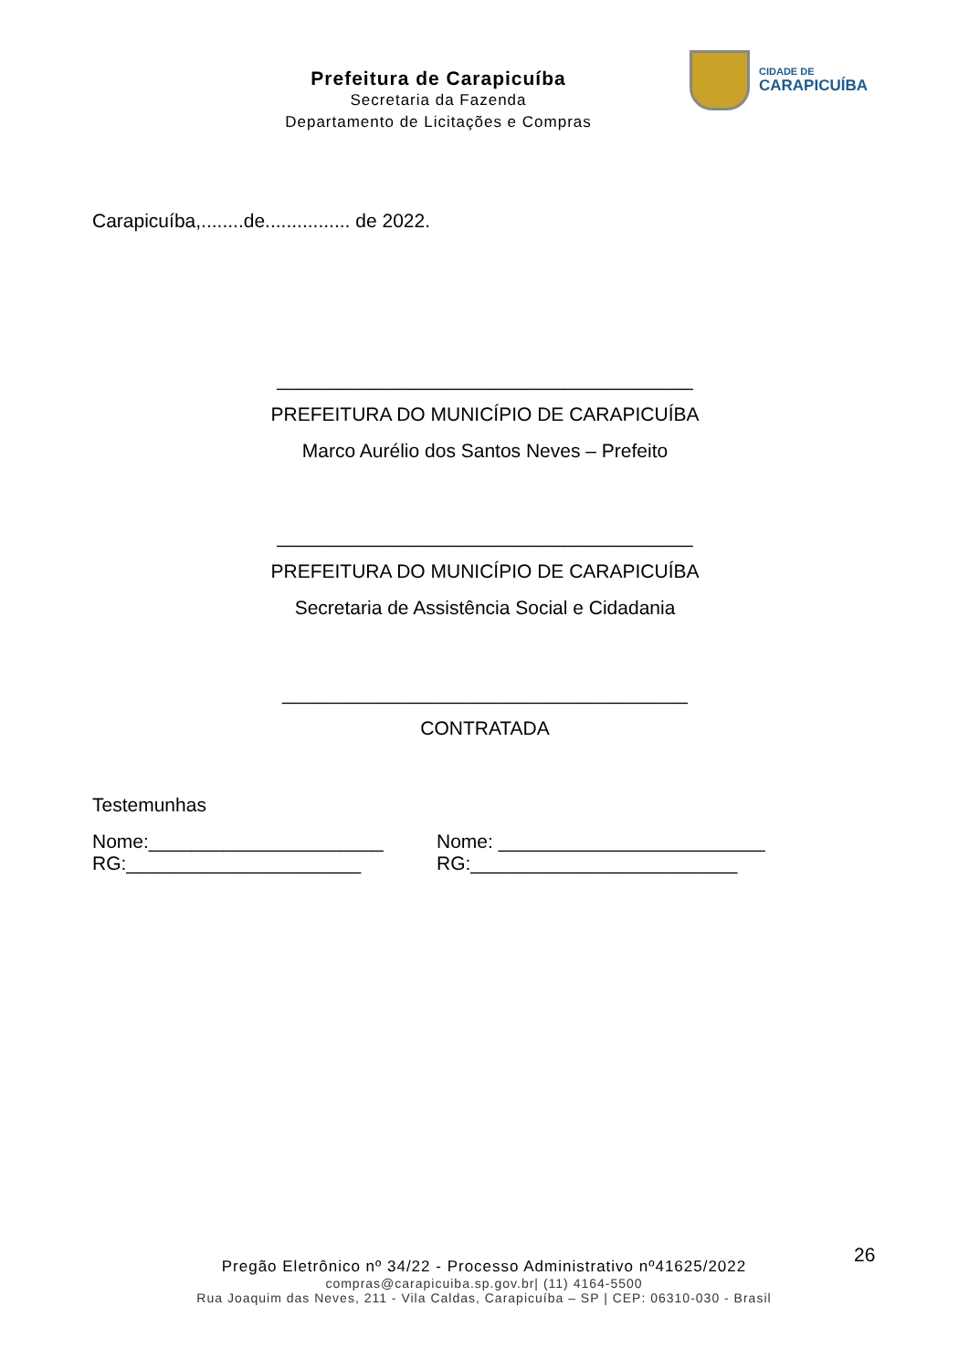Prefeitura de Carapicuíba
Secretaria da Fazenda
Departamento de Licitações e Compras
CIDADE DE
CARAPICUÍBA
Carapicuíba,........de................ de 2022.
_______________________________________
PREFEITURA DO MUNICÍPIO DE CARAPICUÍBA
Marco Aurélio dos Santos Neves – Prefeito
_______________________________________
PREFEITURA DO MUNICÍPIO DE CARAPICUÍBA
Secretaria de Assistência Social e Cidadania
______________________________________
CONTRATADA
Testemunhas
Nome:______________________ Nome: _________________________
RG:______________________ RG:_________________________
26
Pregão Eletrônico nº 34/22 - Processo Administrativo nº41625/2022
compras@carapicuiba.sp.gov.br| (11) 4164-5500
Rua Joaquim das Neves, 211 - Vila Caldas, Carapicuíba – SP | CEP: 06310-030 - Brasil